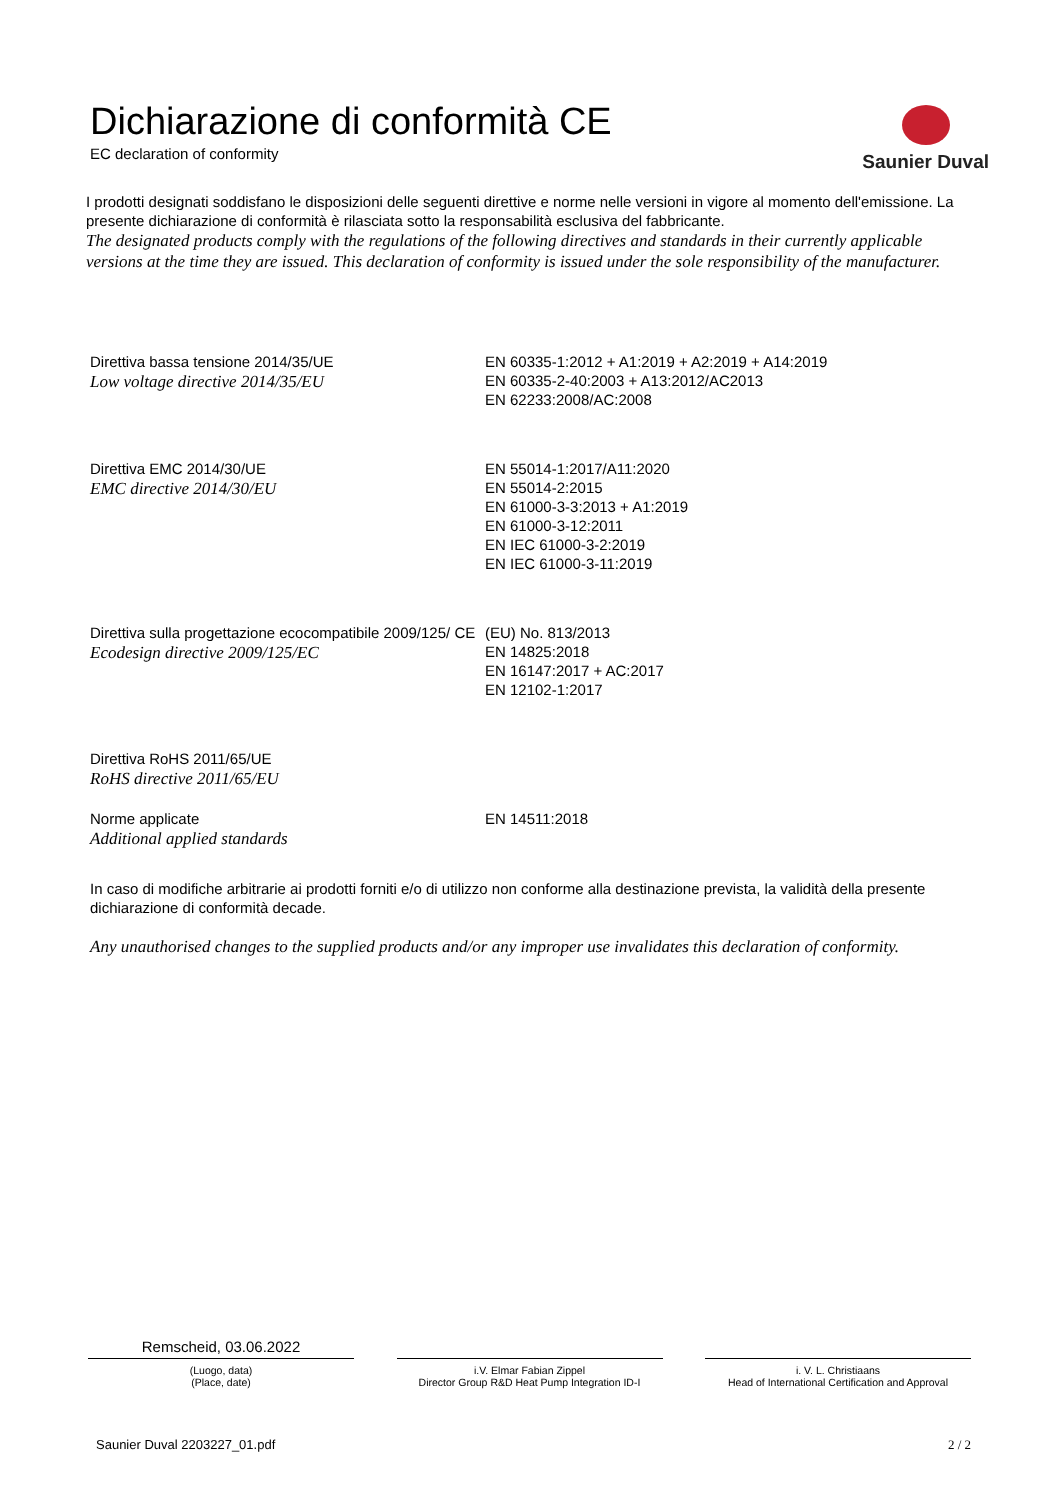Saunier Duval
Dichiarazione di conformità CE
EC declaration of conformity
I prodotti designati soddisfano le disposizioni delle seguenti direttive e norme nelle versioni in vigore al momento dell'emissione. La presente dichiarazione di conformità è rilasciata sotto la responsabilità esclusiva del fabbricante.
The designated products comply with the regulations of the following directives and standards in their currently applicable versions at the time they are issued. This declaration of conformity is issued under the sole responsibility of the manufacturer.
| Direttiva bassa tensione 2014/35/UE Low voltage directive 2014/35/EU | EN 60335-1:2012 + A1:2019 + A2:2019 + A14:2019 EN 60335-2-40:2003 + A13:2012/AC2013 EN 62233:2008/AC:2008 |
| Direttiva EMC 2014/30/UE EMC directive 2014/30/EU | EN 55014-1:2017/A11:2020 EN 55014-2:2015 EN 61000-3-3:2013 + A1:2019 EN 61000-3-12:2011 EN IEC 61000-3-2:2019 EN IEC 61000-3-11:2019 |
| Direttiva sulla progettazione ecocompatibile 2009/125/ CE Ecodesign directive 2009/125/EC | (EU) No. 813/2013 EN 14825:2018 EN 16147:2017 + AC:2017 EN 12102-1:2017 |
| Direttiva RoHS 2011/65/UE RoHS directive 2011/65/EU | |
| Norme applicate Additional applied standards | EN 14511:2018 |
In caso di modifiche arbitrarie ai prodotti forniti e/o di utilizzo non conforme alla destinazione prevista, la validità della presente dichiarazione di conformità decade.
Any unauthorised changes to the supplied products and/or any improper use invalidates this declaration of conformity.
Remscheid, 03.06.2022
(Luogo, data)
(Place, date)
i.V. Elmar Fabian Zippel
Director Group R&D Heat Pump Integration ID-I
i. V. L. Christiaans
Head of International Certification and Approval
Saunier Duval 2203227_01.pdf 2 / 2